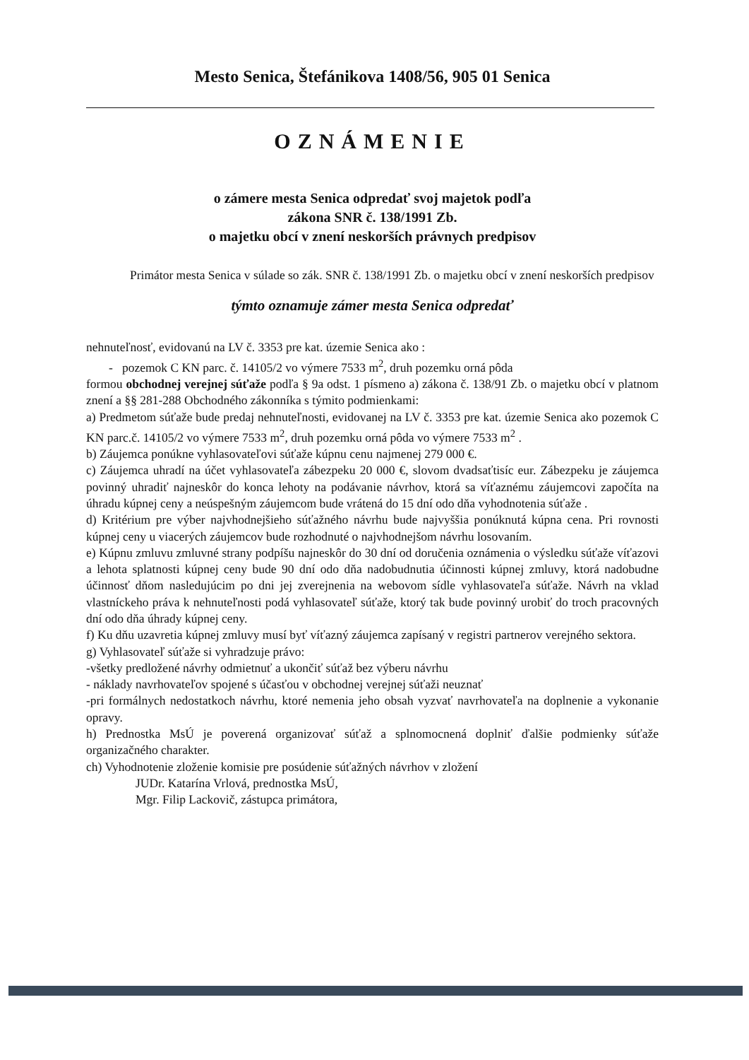Mesto Senica, Štefánikova 1408/56, 905 01 Senica
OZNÁMENIE
o zámere mesta Senica odpredať svoj majetok podľa
zákona SNR č. 138/1991 Zb.
o majetku obcí v znení neskorších právnych predpisov
Primátor mesta Senica v súlade so zák. SNR č. 138/1991 Zb. o majetku obcí v znení neskorších predpisov
týmto oznamuje zámer mesta Senica odpredať
nehnuteľnosť, evidovanú na LV č. 3353 pre kat. územie Senica ako :
- pozemok C KN parc. č. 14105/2 vo výmere 7533 m<sup>2</sup>, druh pozemku orná pôda
formou obchodnej verejnej súťaže podľa § 9a odst. 1 písmeno a) zákona č. 138/91 Zb. o majetku obcí v platnom znení a §§ 281-288 Obchodného zákonníka s týmito podmienkami:
a) Predmetom súťaže bude predaj nehnuteľnosti, evidovanej na LV č. 3353 pre kat. územie Senica ako pozemok C KN parc.č. 14105/2 vo výmere 7533 m<sup>2</sup>, druh pozemku orná pôda vo výmere 7533 m<sup>2</sup> .
b) Záujemca ponúkne vyhlasovateľovi súťaže kúpnu cenu najmenej 279 000 €.
c) Záujemca uhradí na účet vyhlasovateľa zábezpeku 20 000 €, slovom dvadsaťtisíc eur. Zábezpeku je záujemca povinný uhradiť najneskôr do konca lehoty na podávanie návrhov, ktorá sa víťaznému záujemcovi započíta na úhradu kúpnej ceny a neúspešným záujemcom bude vrátená do 15 dní odo dňa vyhodnotenia súťaže .
d) Kritérium pre výber najvhodnejšieho súťažného návrhu bude najvyššia ponúknutá kúpna cena. Pri rovnosti kúpnej ceny u viacerých záujemcov bude rozhodnuté o najvhodnejšom návrhu losovaním.
e) Kúpnu zmluvu zmluvné strany podpíšu najneskôr do 30 dní od doručenia oznámenia o výsledku súťaže víťazovi a lehota splatnosti kúpnej ceny bude 90 dní odo dňa nadobudnutia účinnosti kúpnej zmluvy, ktorá nadobudne účinnosť dňom nasledujúcim po dni jej zverejnenia na webovom sídle vyhlasovateľa súťaže. Návrh na vklad vlastníckeho práva k nehnuteľnosti podá vyhlasovateľ súťaže, ktorý tak bude povinný urobiť do troch pracovných dní odo dňa úhrady kúpnej ceny.
f) Ku dňu uzavretia kúpnej zmluvy musí byť víťazný záujemca zapísaný v registri partnerov verejného sektora.
g) Vyhlasovateľ súťaže si vyhradzuje právo:
-všetky predložené návrhy odmietnuť a ukončiť súťaž bez výberu návrhu
- náklady navrhovateľov spojené s účasťou v obchodnej verejnej súťaži neuznať
-pri formálnych nedostatkoch návrhu, ktoré nemenia jeho obsah vyzvať navrhovateľa na doplnenie a vykonanie opravy.
h) Prednostka MsÚ je poverená organizovať súťaž a splnomocnená doplniť ďalšie podmienky súťaže organizačného charakter.
ch) Vyhodnotenie zloženie komisie pre posúdenie súťažných návrhov v zložení
JUDr. Katarína Vrlová, prednostka MsÚ,
Mgr. Filip Lackovič, zástupca primátora,